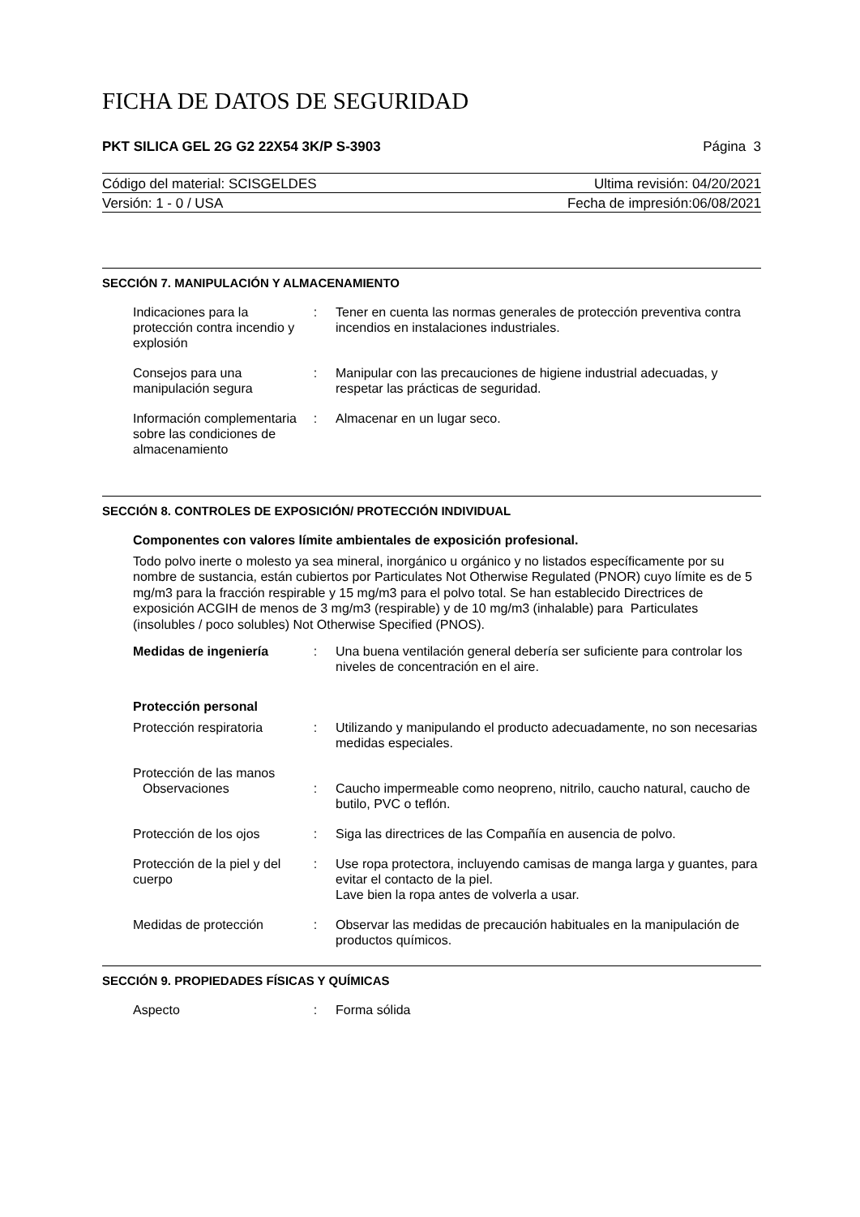FICHA DE DATOS DE SEGURIDAD
PKT SILICA GEL 2G G2 22X54 3K/P S-3903 Página 3
Código del material: SCISGELDES Ultima revisión: 04/20/2021
Versión: 1 - 0 / USA Fecha de impresión:06/08/2021
SECCIÓN 7. MANIPULACIÓN Y ALMACENAMIENTO
Indicaciones para la protección contra incendio y explosión
:
Tener en cuenta las normas generales de protección preventiva contra incendios en instalaciones industriales.
Consejos para una manipulación segura
:
Manipular con las precauciones de higiene industrial adecuadas, y respetar las prácticas de seguridad.
Información complementaria sobre las condiciones de almacenamiento
:
Almacenar en un lugar seco.
SECCIÓN 8. CONTROLES DE EXPOSICIÓN/ PROTECCIÓN INDIVIDUAL
Componentes con valores límite ambientales de exposición profesional.
Todo polvo inerte o molesto ya sea mineral, inorgánico u orgánico y no listados específicamente por su nombre de sustancia, están cubiertos por Particulates Not Otherwise Regulated (PNOR) cuyo límite es de 5 mg/m3 para la fracción respirable y 15 mg/m3 para el polvo total. Se han establecido Directrices de exposición ACGIH de menos de 3 mg/m3 (respirable) y de 10 mg/m3 (inhalable) para Particulates (insolubles / poco solubles) Not Otherwise Specified (PNOS).
Medidas de ingeniería
:
Una buena ventilación general debería ser suficiente para controlar los niveles de concentración en el aire.
Protección personal
Protección respiratoria
:
Utilizando y manipulando el producto adecuadamente, no son necesarias medidas especiales.
Protección de las manos
Observaciones
:
Caucho impermeable como neopreno, nitrilo, caucho natural, caucho de butilo, PVC o teflón.
Protección de los ojos
:
Siga las directrices de las Compañía en ausencia de polvo.
Protección de la piel y del cuerpo
:
Use ropa protectora, incluyendo camisas de manga larga y guantes, para evitar el contacto de la piel.
Lave bien la ropa antes de volverla a usar.
Medidas de protección
:
Observar las medidas de precaución habituales en la manipulación de productos químicos.
SECCIÓN 9. PROPIEDADES FÍSICAS Y QUÍMICAS
Aspecto
:
Forma sólida